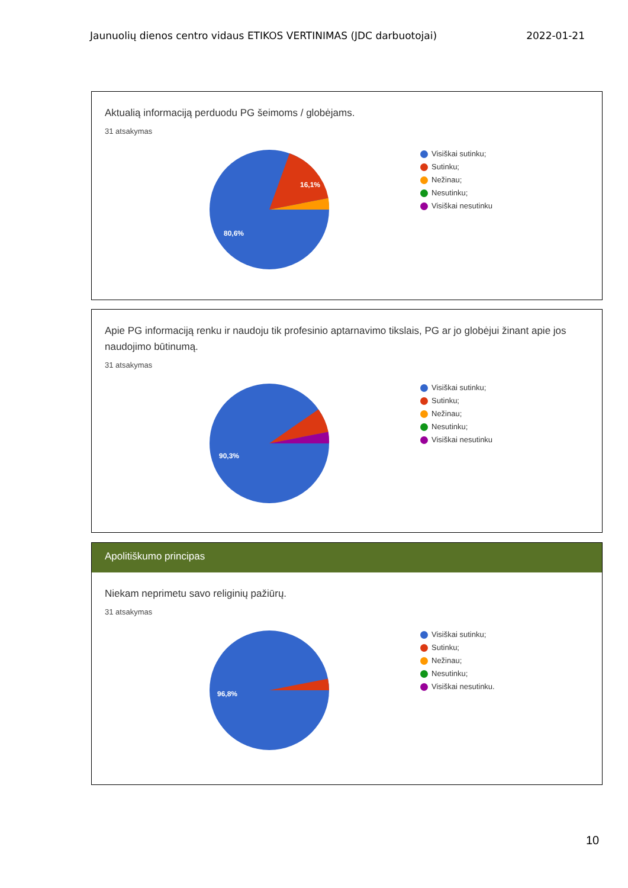Jaunuolių dienos centro vidaus ETIKOS VERTINIMAS (JDC darbuotojai) 2022-01-21
Aktualią informaciją perduodu PG šeimoms / globėjams.
31 atsakymas
16,1%
80,6%
Visiškai sutinku;
Sutinku;
Nežinau;
Nesutinku;
Visiškai nesutinku
Apie PG informaciją renku ir naudoju tik profesinio aptarnavimo tikslais, PG ar jo globėjui žinant apie jos naudojimo būtinumą.
31 atsakymas
90,3%
Visiškai sutinku;
Sutinku;
Nežinau;
Nesutinku;
Visiškai nesutinku
Apolitiškumo principas
Niekam neprimetu savo religinių pažiūrų.
31 atsakymas
96,8%
Visiškai sutinku;
Sutinku;
Nežinau;
Nesutinku;
Visiškai nesutinku.
10